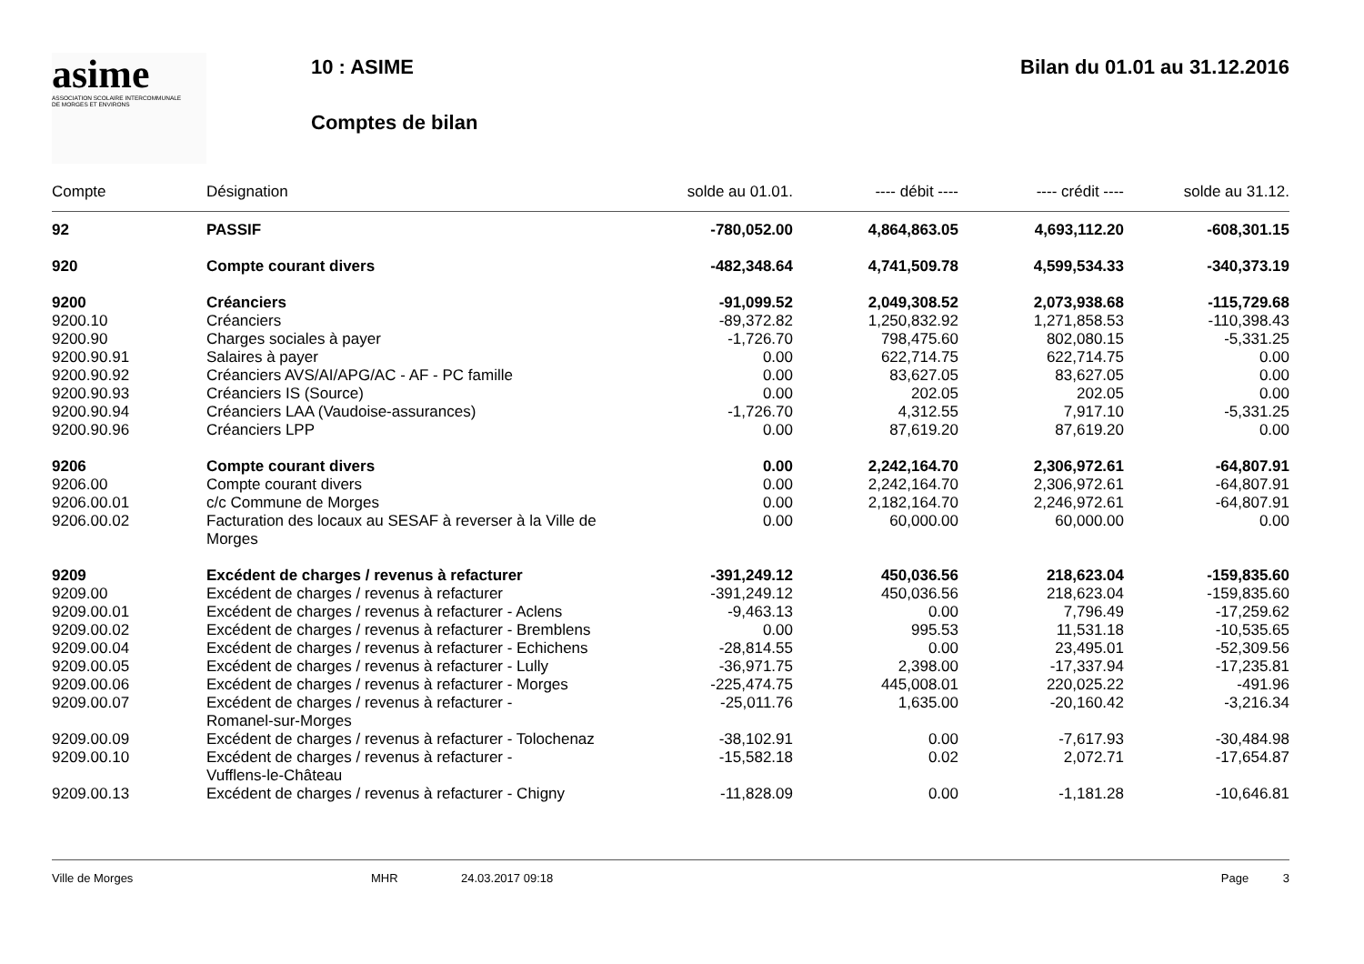asime
ASSOCIATION SCOLAIRE INTERCOMMUNALE
DE MORGES ET ENVIRONS
10 : ASIME Bilan du 01.01 au 31.12.2016
Comptes de bilan
| Compte | Désignation | solde au 01.01. | ---- débit ---- | ---- crédit ---- | solde au 31.12. |
| --- | --- | --- | --- | --- | --- |
| 92 | PASSIF | -780,052.00 | 4,864,863.05 | 4,693,112.20 | -608,301.15 |
| 920 | Compte courant divers | -482,348.64 | 4,741,509.78 | 4,599,534.33 | -340,373.19 |
| 9200 | Créanciers | -91,099.52 | 2,049,308.52 | 2,073,938.68 | -115,729.68 |
| 9200.10 | Créanciers | -89,372.82 | 1,250,832.92 | 1,271,858.53 | -110,398.43 |
| 9200.90 | Charges sociales à payer | -1,726.70 | 798,475.60 | 802,080.15 | -5,331.25 |
| 9200.90.91 | Salaires à payer | 0.00 | 622,714.75 | 622,714.75 | 0.00 |
| 9200.90.92 | Créanciers AVS/AI/APG/AC - AF - PC famille | 0.00 | 83,627.05 | 83,627.05 | 0.00 |
| 9200.90.93 | Créanciers IS (Source) | 0.00 | 202.05 | 202.05 | 0.00 |
| 9200.90.94 | Créanciers LAA (Vaudoise-assurances) | -1,726.70 | 4,312.55 | 7,917.10 | -5,331.25 |
| 9200.90.96 | Créanciers LPP | 0.00 | 87,619.20 | 87,619.20 | 0.00 |
| 9206 | Compte courant divers | 0.00 | 2,242,164.70 | 2,306,972.61 | -64,807.91 |
| 9206.00 | Compte courant divers | 0.00 | 2,242,164.70 | 2,306,972.61 | -64,807.91 |
| 9206.00.01 | c/c Commune de Morges | 0.00 | 2,182,164.70 | 2,246,972.61 | -64,807.91 |
| 9206.00.02 | Facturation des locaux au SESAF à reverser à la Ville de Morges | 0.00 | 60,000.00 | 60,000.00 | 0.00 |
| 9209 | Excédent de charges / revenus à refacturer | -391,249.12 | 450,036.56 | 218,623.04 | -159,835.60 |
| 9209.00 | Excédent de charges / revenus à refacturer | -391,249.12 | 450,036.56 | 218,623.04 | -159,835.60 |
| 9209.00.01 | Excédent de charges / revenus à refacturer - Aclens | -9,463.13 | 0.00 | 7,796.49 | -17,259.62 |
| 9209.00.02 | Excédent de charges / revenus à refacturer - Bremblens | 0.00 | 995.53 | 11,531.18 | -10,535.65 |
| 9209.00.04 | Excédent de charges / revenus à refacturer - Echichens | -28,814.55 | 0.00 | 23,495.01 | -52,309.56 |
| 9209.00.05 | Excédent de charges / revenus à refacturer - Lully | -36,971.75 | 2,398.00 | -17,337.94 | -17,235.81 |
| 9209.00.06 | Excédent de charges / revenus à refacturer - Morges | -225,474.75 | 445,008.01 | 220,025.22 | -491.96 |
| 9209.00.07 | Excédent de charges / revenus à refacturer - Romanel-sur-Morges | -25,011.76 | 1,635.00 | -20,160.42 | -3,216.34 |
| 9209.00.09 | Excédent de charges / revenus à refacturer - Tolochenaz | -38,102.91 | 0.00 | -7,617.93 | -30,484.98 |
| 9209.00.10 | Excédent de charges / revenus à refacturer - Vufflens-le-Château | -15,582.18 | 0.02 | 2,072.71 | -17,654.87 |
| 9209.00.13 | Excédent de charges / revenus à refacturer - Chigny | -11,828.09 | 0.00 | -1,181.28 | -10,646.81 |
Ville de Morges MHR 24.03.2017 09:18 Page 3